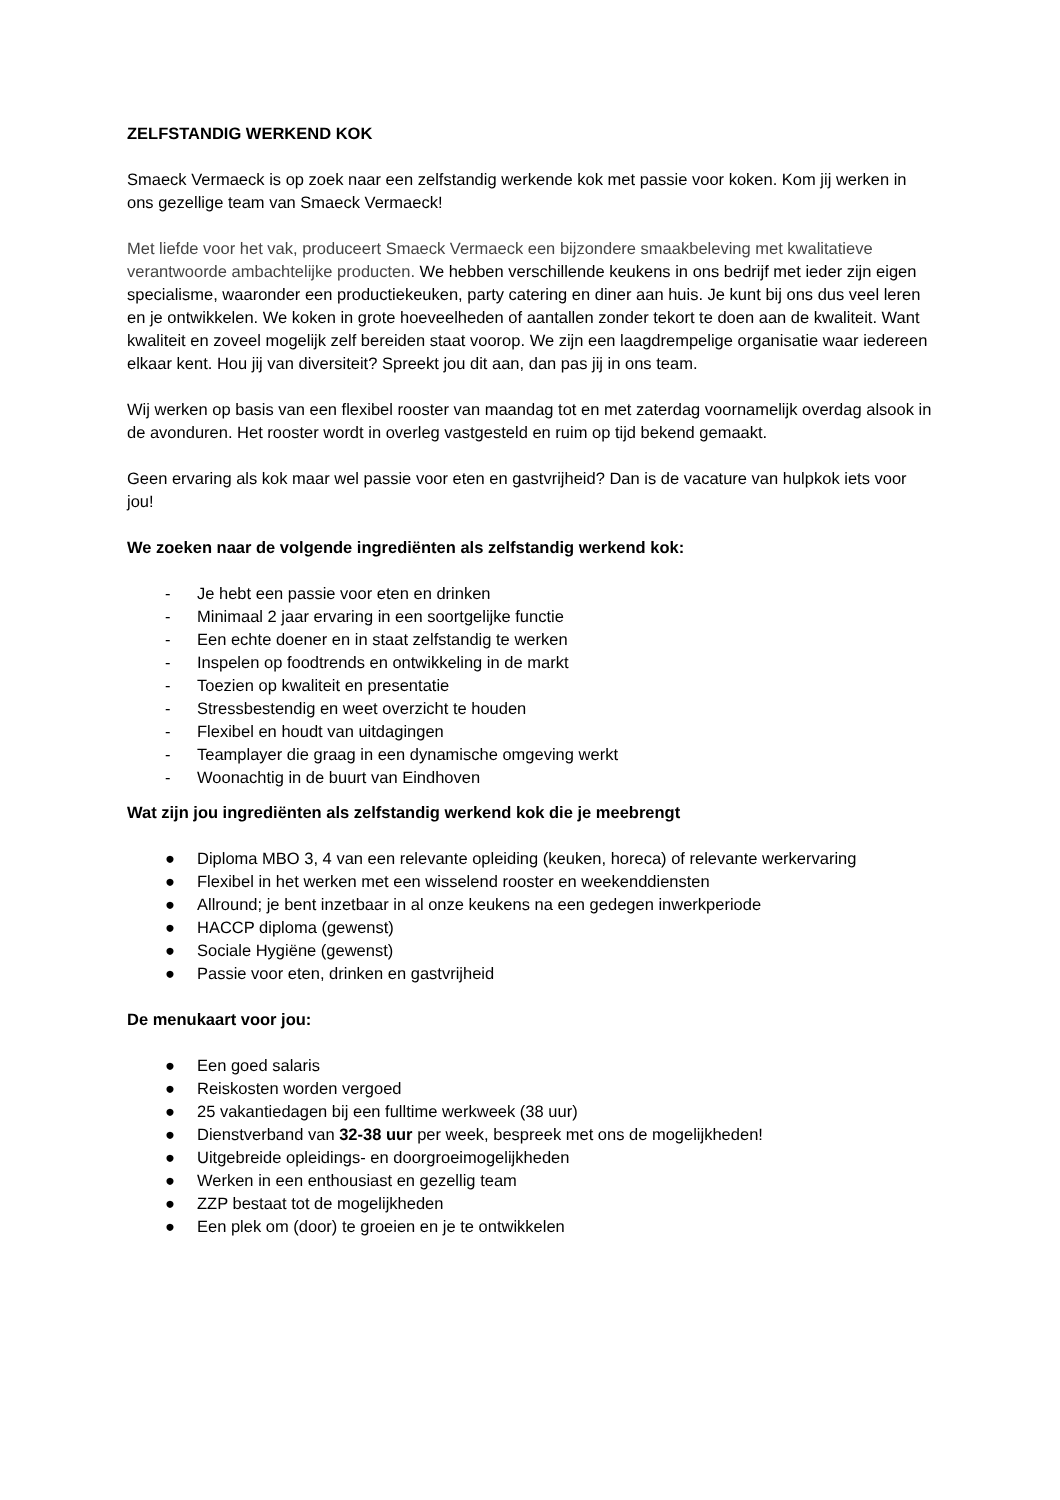ZELFSTANDIG WERKEND KOK
Smaeck Vermaeck is op zoek naar een zelfstandig werkende kok met passie voor koken. Kom jij werken in ons gezellige team van Smaeck Vermaeck!
Met liefde voor het vak, produceert Smaeck Vermaeck een bijzondere smaakbeleving met kwalitatieve verantwoorde ambachtelijke producten. We hebben verschillende keukens in ons bedrijf met ieder zijn eigen specialisme, waaronder een productiekeuken, party catering en diner aan huis. Je kunt bij ons dus veel leren en je ontwikkelen. We koken in grote hoeveelheden of aantallen zonder tekort te doen aan de kwaliteit. Want kwaliteit en zoveel mogelijk zelf bereiden staat voorop. We zijn een laagdrempelige organisatie waar iedereen elkaar kent. Hou jij van diversiteit? Spreekt jou dit aan, dan pas jij in ons team.
Wij werken op basis van een flexibel rooster van maandag tot en met zaterdag voornamelijk overdag alsook in de avonduren. Het rooster wordt in overleg vastgesteld en ruim op tijd bekend gemaakt.
Geen ervaring als kok maar wel passie voor eten en gastvrijheid? Dan is de vacature van hulpkok iets voor jou!
We zoeken naar de volgende ingrediënten als zelfstandig werkend kok:
- Je hebt een passie voor eten en drinken
- Minimaal 2 jaar ervaring in een soortgelijke functie
- Een echte doener en in staat zelfstandig te werken
- Inspelen op foodtrends en ontwikkeling in de markt
- Toezien op kwaliteit en presentatie
- Stressbestendig en weet overzicht te houden
- Flexibel en houdt van uitdagingen
- Teamplayer die graag in een dynamische omgeving werkt
- Woonachtig in de buurt van Eindhoven
Wat zijn jou ingrediënten als zelfstandig werkend kok die je meebrengt
● Diploma MBO 3, 4 van een relevante opleiding (keuken, horeca) of relevante werkervaring
● Flexibel in het werken met een wisselend rooster en weekenddiensten
● Allround; je bent inzetbaar in al onze keukens na een gedegen inwerkperiode
● HACCP diploma (gewenst)
● Sociale Hygiëne (gewenst)
● Passie voor eten, drinken en gastvrijheid
De menukaart voor jou:
● Een goed salaris
● Reiskosten worden vergoed
● 25 vakantiedagen bij een fulltime werkweek (38 uur)
● Dienstverband van 32-38 uur per week, bespreek met ons de mogelijkheden!
● Uitgebreide opleidings- en doorgroeimogelijkheden
● Werken in een enthousiast en gezellig team
● ZZP bestaat tot de mogelijkheden
● Een plek om (door) te groeien en je te ontwikkelen